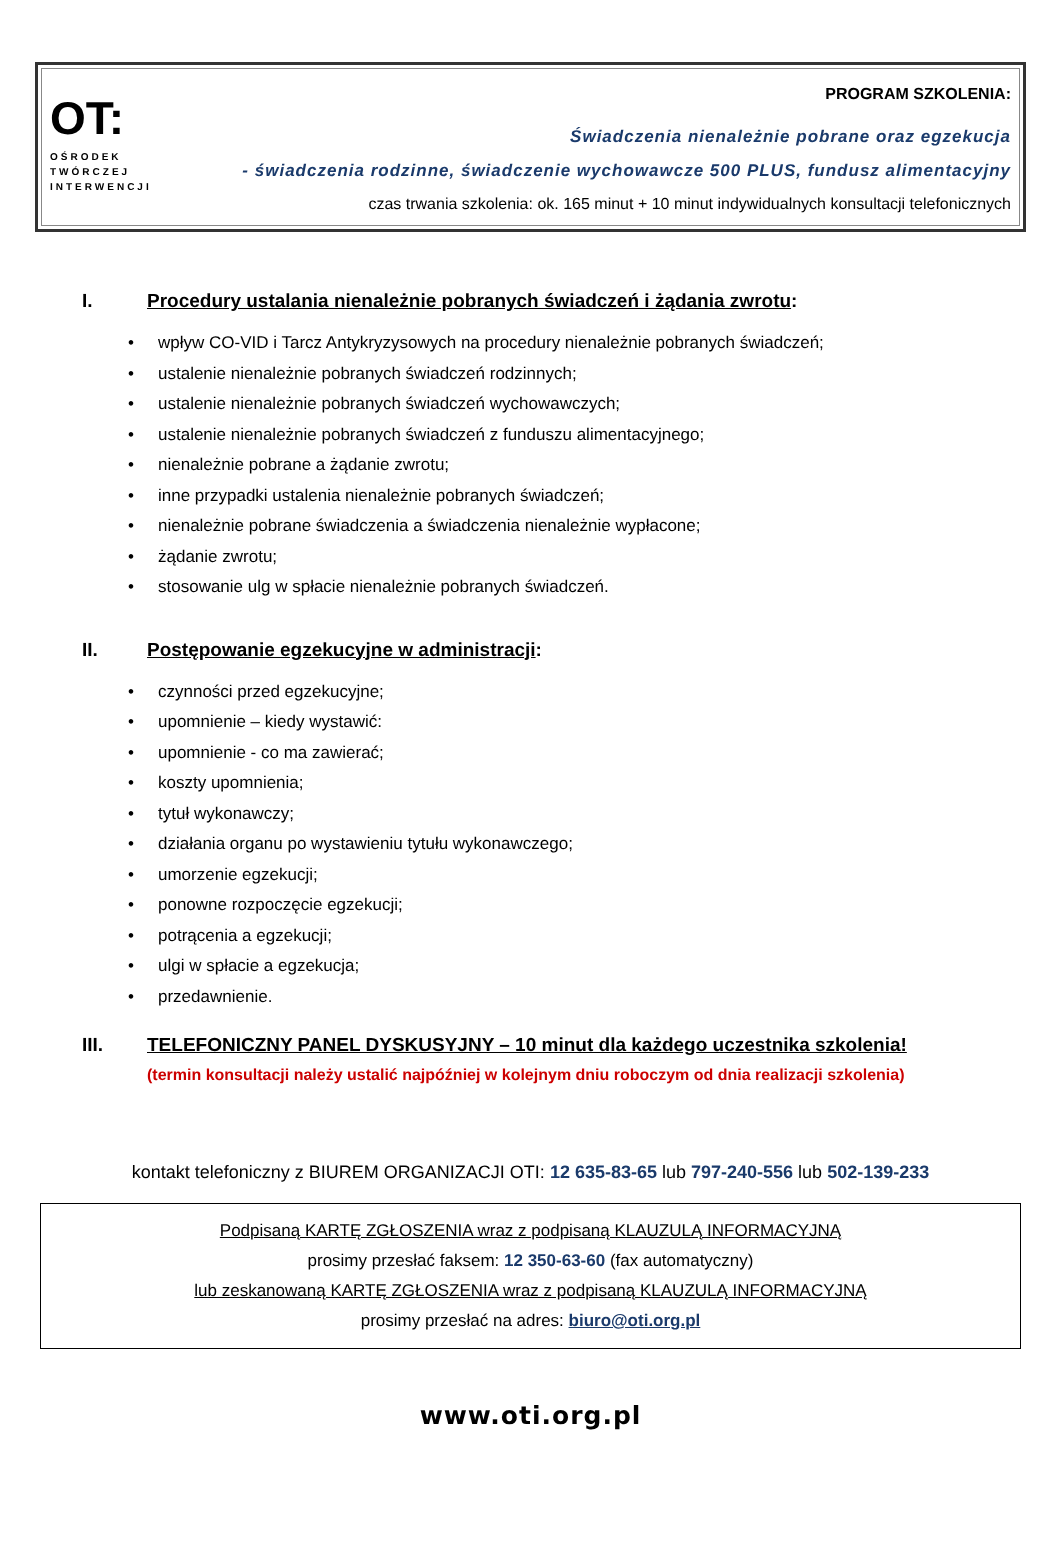OT:
OŚRODEK
TWÓRCZEJ
INTERWENCJI
PROGRAM SZKOLENIA:
Świadczenia nienależnie pobrane oraz egzekucja
- świadczenia rodzinne, świadczenie wychowawcze 500 PLUS, fundusz alimentacyjny
czas trwania szkolenia: ok. 165 minut + 10 minut indywidualnych konsultacji telefonicznych
I. Procedury ustalania nienależnie pobranych świadczeń i żądania zwrotu:
• wpływ CO-VID i Tarcz Antykryzysowych na procedury nienależnie pobranych świadczeń;
• ustalenie nienależnie pobranych świadczeń rodzinnych;
• ustalenie nienależnie pobranych świadczeń wychowawczych;
• ustalenie nienależnie pobranych świadczeń z funduszu alimentacyjnego;
• nienależnie pobrane a żądanie zwrotu;
• inne przypadki ustalenia nienależnie pobranych świadczeń;
• nienależnie pobrane świadczenia a świadczenia nienależnie wypłacone;
• żądanie zwrotu;
• stosowanie ulg w spłacie nienależnie pobranych świadczeń.
II. Postępowanie egzekucyjne w administracji:
• czynności przed egzekucyjne;
• upomnienie – kiedy wystawić:
• upomnienie - co ma zawierać;
• koszty upomnienia;
• tytuł wykonawczy;
• działania organu po wystawieniu tytułu wykonawczego;
• umorzenie egzekucji;
• ponowne rozpoczęcie egzekucji;
• potrącenia a egzekucji;
• ulgi w spłacie a egzekucja;
• przedawnienie.
III. TELEFONICZNY PANEL DYSKUSYJNY – 10 minut dla każdego uczestnika szkolenia!
(termin konsultacji należy ustalić najpóźniej w kolejnym dniu roboczym od dnia realizacji szkolenia)
kontakt telefoniczny z BIUREM ORGANIZACJI OTI: 12 635-83-65 lub 797-240-556 lub 502-139-233
Podpisaną KARTĘ ZGŁOSZENIA wraz z podpisaną KLAUZULĄ INFORMACYJNĄ
prosimy przesłać faksem: 12 350-63-60 (fax automatyczny)
lub zeskanowaną KARTĘ ZGŁOSZENIA wraz z podpisaną KLAUZULĄ INFORMACYJNĄ
prosimy przesłać na adres: biuro@oti.org.pl
www.oti.org.pl